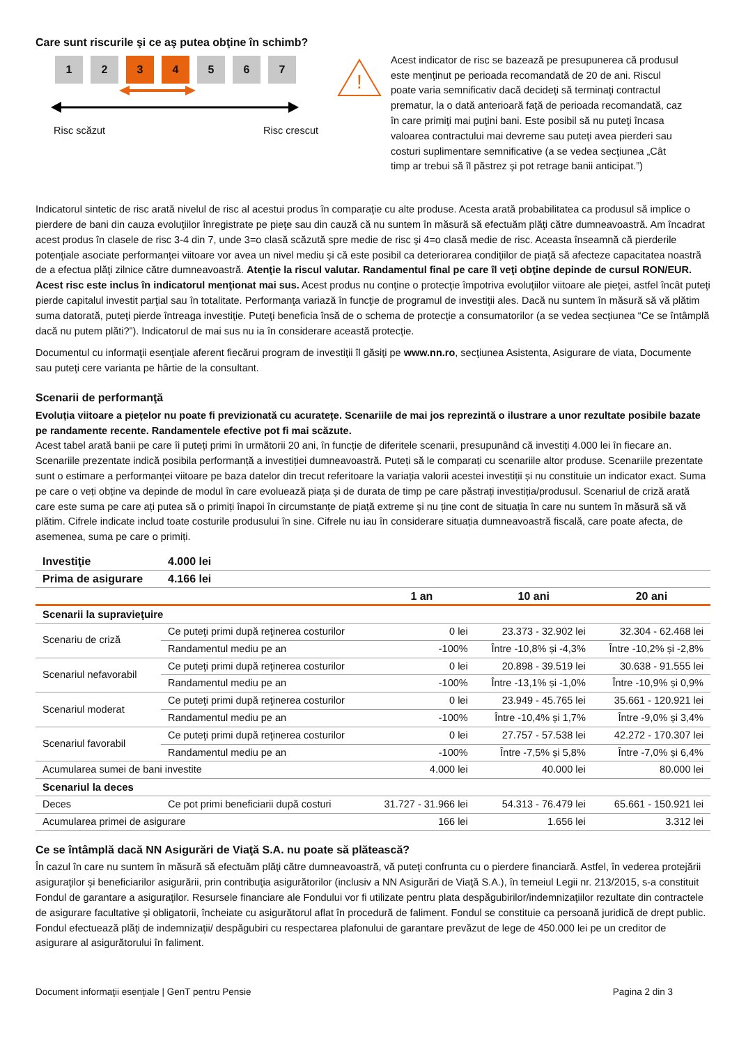Care sunt riscurile şi ce aş putea obţine în schimb?
1 2 3 4 5 6 7
Risc scăzut Risc crescut
!
Acest indicator de risc se bazează pe presupunerea că produsul este menţinut pe perioada recomandată de 20 de ani. Riscul poate varia semnificativ dacă decideţi să terminaţi contractul prematur, la o dată anterioară faţă de perioada recomandată, caz în care primiţi mai puţini bani. Este posibil să nu puteţi încasa valoarea contractului mai devreme sau puteţi avea pierderi sau costuri suplimentare semnificative (a se vedea secţiunea „Cât timp ar trebui să îl păstrez şi pot retrage banii anticipat.”)
Indicatorul sintetic de risc arată nivelul de risc al acestui produs în comparaţie cu alte produse. Acesta arată probabilitatea ca produsul să implice o pierdere de bani din cauza evoluţiilor înregistrate pe pieţe sau din cauză că nu suntem în măsură să efectuăm plăţi către dumneavoastră. Am încadrat acest produs în clasele de risc 3-4 din 7, unde 3=o clasă scăzută spre medie de risc şi 4=o clasă medie de risc. Aceasta înseamnă că pierderile potenţiale asociate performanţei viitoare vor avea un nivel mediu şi că este posibil ca deteriorarea condiţiilor de piaţă să afecteze capacitatea noastră de a efectua plăţi zilnice către dumneavoastră. Atenţie la riscul valutar. Randamentul final pe care îl veţi obţine depinde de cursul RON/EUR. Acest risc este inclus în indicatorul menţionat mai sus. Acest produs nu conţine o protecţie împotriva evoluţiilor viitoare ale pieţei, astfel încât puteţi pierde capitalul investit parţial sau în totalitate. Performanţa variază în funcţie de programul de investiţii ales. Dacă nu suntem în măsură să vă plătim suma datorată, puteţi pierde întreaga investiţie. Puteţi beneficia însă de o schema de protecţie a consumatorilor (a se vedea secţiunea “Ce se întâmplă dacă nu putem plăti?”). Indicatorul de mai sus nu ia în considerare această protecţie.
Documentul cu informaţii esenţiale aferent fiecărui program de investiţii îl găsiţi pe www.nn.ro, secţiunea Asistenta, Asigurare de viata, Documente sau puteţi cere varianta pe hârtie de la consultant.
Scenarii de performanţă
Evoluția viitoare a piețelor nu poate fi previzionată cu acuratețe. Scenariile de mai jos reprezintă o ilustrare a unor rezultate posibile bazate pe randamente recente. Randamentele efective pot fi mai scăzute.
Acest tabel arată banii pe care îi puteți primi în următorii 20 ani, în funcție de diferitele scenarii, presupunând că investiți 4.000 lei în fiecare an.
Scenariile prezentate indică posibila performanță a investiției dumneavoastră. Puteți să le comparați cu scenariile altor produse. Scenariile prezentate sunt o estimare a performanței viitoare pe baza datelor din trecut referitoare la variația valorii acestei investiții și nu constituie un indicator exact. Suma pe care o veți obține va depinde de modul în care evoluează piața și de durata de timp pe care păstrați investiția/produsul. Scenariul de criză arată care este suma pe care ați putea să o primiți înapoi în circumstanțe de piață extreme și nu ține cont de situația în care nu suntem în măsură să vă plătim. Cifrele indicate includ toate costurile produsului în sine. Cifrele nu iau în considerare situația dumneavoastră fiscală, care poate afecta, de asemenea, suma pe care o primiți.
| Investiţie | 4.000 lei | | | |
| --- | --- | --- | --- | --- |
| Prima de asigurare | 4.166 lei | | | |
| | | 1 an | 10 ani | 20 ani |
| Scenarii la supravieţuire | | | | |
| Scenariu de criză | Ce puteţi primi după reţinerea costurilor | 0 lei | 23.373 - 32.902 lei | 32.304 - 62.468 lei |
| | Randamentul mediu pe an | -100% | Între -10,8% și -4,3% | Între -10,2% și -2,8% |
| Scenariul nefavorabil | Ce puteţi primi după reţinerea costurilor | 0 lei | 20.898 - 39.519 lei | 30.638 - 91.555 lei |
| | Randamentul mediu pe an | -100% | Între -13,1% și -1,0% | Între -10,9% și 0,9% |
| Scenariul moderat | Ce puteţi primi după reţinerea costurilor | 0 lei | 23.949 - 45.765 lei | 35.661 - 120.921 lei |
| | Randamentul mediu pe an | -100% | Între -10,4% și 1,7% | Între -9,0% și 3,4% |
| Scenariul favorabil | Ce puteţi primi după reţinerea costurilor | 0 lei | 27.757 - 57.538 lei | 42.272 - 170.307 lei |
| | Randamentul mediu pe an | -100% | Între -7,5% și 5,8% | Între -7,0% și 6,4% |
| Acumularea sumei de bani investite | | 4.000 lei | 40.000 lei | 80.000 lei |
| Scenariul la deces | | | | |
| Deces | Ce pot primi beneficiarii după costuri | 31.727 - 31.966 lei | 54.313 - 76.479 lei | 65.661 - 150.921 lei |
| Acumularea primei de asigurare | | 166 lei | 1.656 lei | 3.312 lei |
Ce se întâmplă dacă NN Asigurări de Viaţă S.A. nu poate să plătească?
În cazul în care nu suntem în măsură să efectuăm plăţi către dumneavoastră, vă puteţi confrunta cu o pierdere financiară. Astfel, în vederea protejării asiguraţilor şi beneficiarilor asigurării, prin contribuţia asigurătorilor (inclusiv a NN Asigurări de Viaţă S.A.), în temeiul Legii nr. 213/2015, s-a constituit Fondul de garantare a asiguraţilor. Resursele financiare ale Fondului vor fi utilizate pentru plata despăgubirilor/indemnizaţiilor rezultate din contractele de asigurare facultative şi obligatorii, încheiate cu asigurătorul aflat în procedură de faliment. Fondul se constituie ca persoană juridică de drept public. Fondul efectuează plăţi de indemnizaţii/ despăgubiri cu respectarea plafonului de garantare prevăzut de lege de 450.000 lei pe un creditor de asigurare al asigurătorului în faliment.
Document informaţii esenţiale | GenT pentru Pensie Pagina 2 din 3